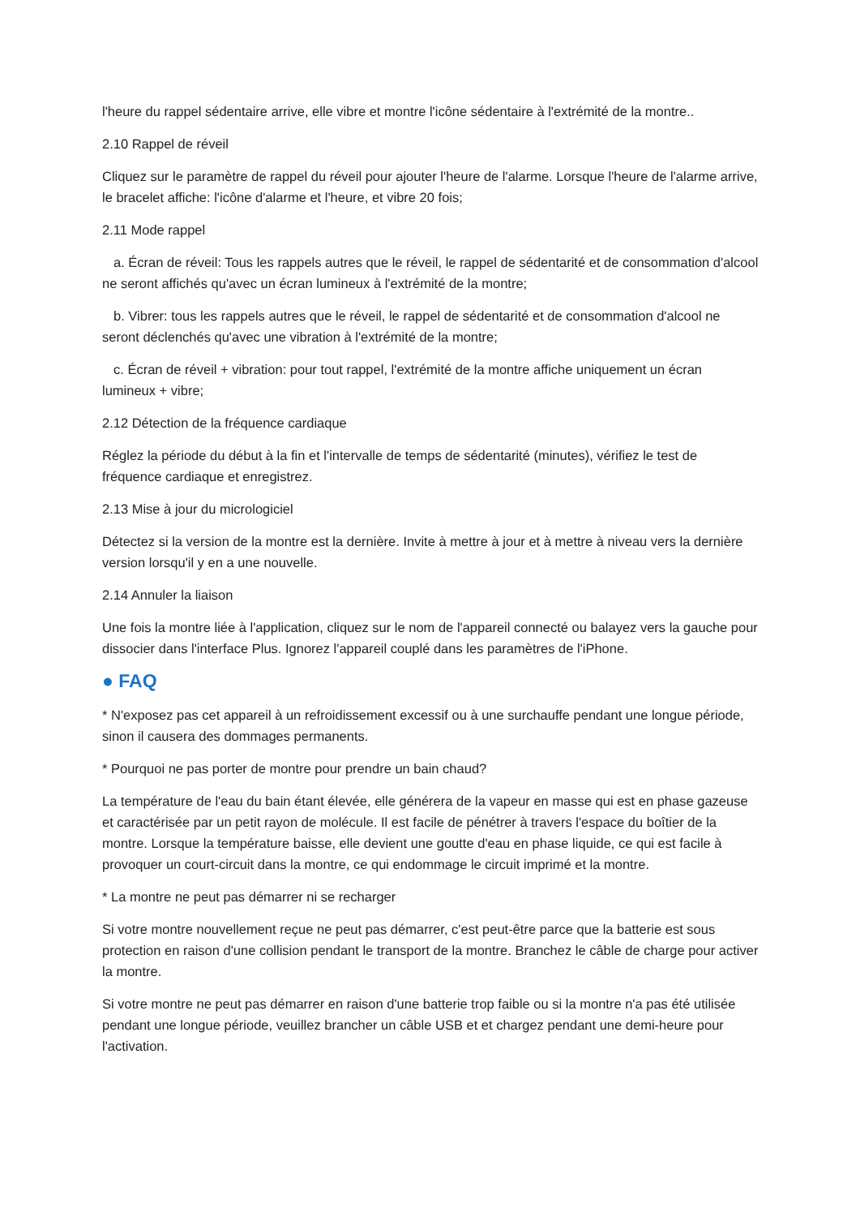l'heure du rappel sédentaire arrive, elle vibre et montre l'icône sédentaire à l'extrémité de la montre..
2.10 Rappel de réveil
Cliquez sur le paramètre de rappel du réveil pour ajouter l'heure de l'alarme. Lorsque l'heure de l'alarme arrive, le bracelet affiche: l'icône d'alarme et l'heure, et vibre 20 fois;
2.11 Mode rappel
a. Écran de réveil: Tous les rappels autres que le réveil, le rappel de sédentarité et de consommation d'alcool ne seront affichés qu'avec un écran lumineux à l'extrémité de la montre;
b. Vibrer: tous les rappels autres que le réveil, le rappel de sédentarité et de consommation d'alcool ne seront déclenchés qu'avec une vibration à l'extrémité de la montre;
c. Écran de réveil + vibration: pour tout rappel, l'extrémité de la montre affiche uniquement un écran lumineux + vibre;
2.12 Détection de la fréquence cardiaque
Réglez la période du début à la fin et l'intervalle de temps de sédentarité (minutes), vérifiez le test de fréquence cardiaque et enregistrez.
2.13 Mise à jour du micrologiciel
Détectez si la version de la montre est la dernière. Invite à mettre à jour et à mettre à niveau vers la dernière version lorsqu'il y en a une nouvelle.
2.14 Annuler la liaison
Une fois la montre liée à l'application, cliquez sur le nom de l'appareil connecté ou balayez vers la gauche pour dissocier dans l'interface Plus. Ignorez l'appareil couplé dans les paramètres de l'iPhone.
● FAQ
* N'exposez pas cet appareil à un refroidissement excessif ou à une surchauffe pendant une longue période, sinon il causera des dommages permanents.
* Pourquoi ne pas porter de montre pour prendre un bain chaud?
La température de l'eau du bain étant élevée, elle générera de la vapeur en masse qui est en phase gazeuse et caractérisée par un petit rayon de molécule. Il est facile de pénétrer à travers l'espace du boîtier de la montre. Lorsque la température baisse, elle devient une goutte d'eau en phase liquide, ce qui est facile à provoquer un court-circuit dans la montre, ce qui endommage le circuit imprimé et la montre.
* La montre ne peut pas démarrer ni se recharger
Si votre montre nouvellement reçue ne peut pas démarrer, c'est peut-être parce que la batterie est sous protection en raison d'une collision pendant le transport de la montre. Branchez le câble de charge pour activer la montre.
Si votre montre ne peut pas démarrer en raison d'une batterie trop faible ou si la montre n'a pas été utilisée pendant une longue période, veuillez brancher un câble USB et et chargez pendant une demi-heure pour l'activation.